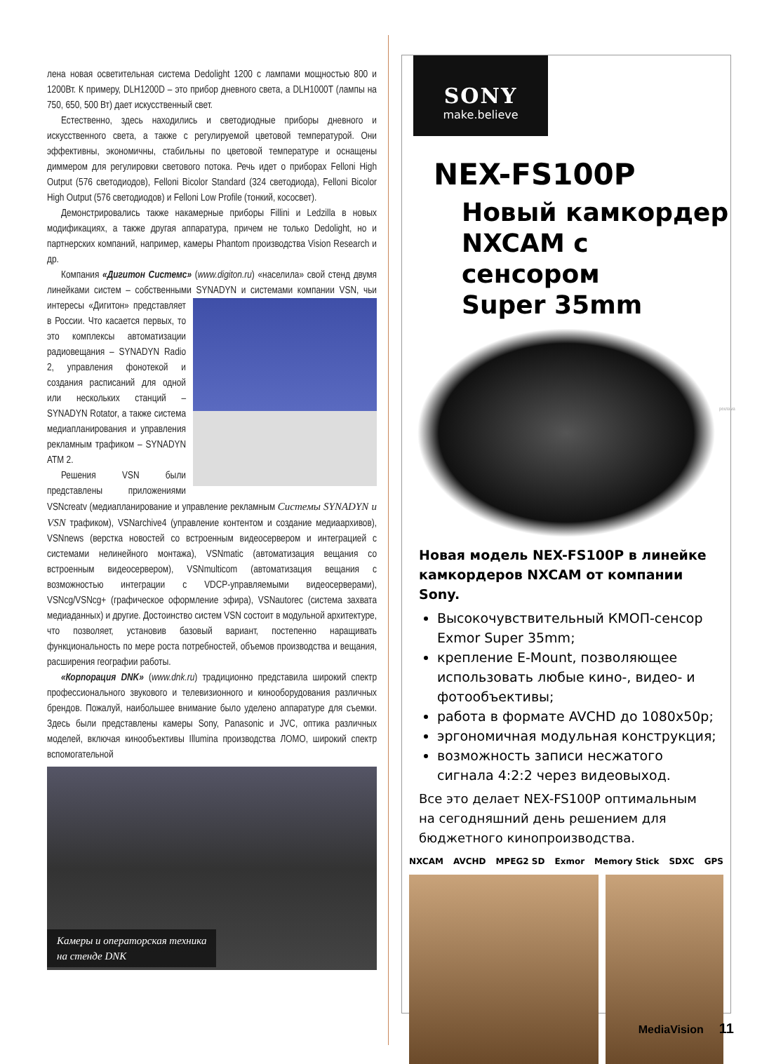лена новая осветительная система Dedolight 1200 с лампами мощностью 800 и 1200Вт. К примеру, DLH1200D – это прибор дневного света, а DLH1000T (лампы на 750, 650, 500 Вт) дает искусственный свет.
Естественно, здесь находились и светодиодные приборы дневного и искусственного света, а также с регулируемой цветовой температурой. Они эффективны, экономичны, стабильны по цветовой температуре и оснащены диммером для регулировки светового потока. Речь идет о приборах Felloni High Output (576 светодиодов), Felloni Bicolor Standard (324 светодиода), Felloni Bicolor High Output (576 светодиодов) и Felloni Low Profile (тонкий, кососвет).
Демонстрировались также накамерные приборы Fillini и Ledzilla в новых модификациях, а также другая аппаратура, причем не только Dedolight, но и партнерских компаний, например, камеры Phantom производства Vision Research и др.
Компания «Дигитон Системс» (www.digiton.ru) «населила» свой стенд двумя линейками систем – собственными SYNADYN и системами компании VSN, чьи интересы «Дигитон» представляет в России. Что касается первых, то это комплексы автоматизации радиовещания – SYNADYN Radio 2, управления фонотекой и создания расписаний для одной или нескольких станций – SYNADYN Rotator, а также система медиапланирования и управления рекламным трафиком – SYNADYN ATM 2.
Решения VSN были представлены приложениями VSNcreatv (медиапланирование и управление рекламным Системы SYNADYN и VSN трафиком), VSNarchive4 (управление контентом и создание медиаархивов), VSNnews (верстка новостей со встроенным видеосервером и интеграцией с системами нелинейного монтажа), VSNmatic (автоматизация вещания со встроенным видеосервером), VSNmulticom (автоматизация вещания с возможностью интеграции с VDCP-управляемыми видеосерверами), VSNcg/VSNcg+ (графическое оформление эфира), VSNautorec (система захвата медиаданных) и другие. Достоинство систем VSN состоит в модульной архитектуре, что позволяет, установив базовый вариант, постепенно наращивать функциональность по мере роста потребностей, объемов производства и вещания, расширения географии работы.
«Корпорация DNK» (www.dnk.ru) традиционно представила широкий спектр профессионального звукового и телевизионного и кинооборудования различных брендов. Пожалуй, наибольшее внимание было уделено аппаратуре для съемки. Здесь были представлены камеры Sony, Panasonic и JVC, оптика различных моделей, включая кинообъективы Illumina производства ЛОМО, широкий спектр вспомогательной
Камеры и операторская техника
на стенде DNK
SONY
make.believe
NEX-FS100P
Новый камкордер
NXCAM с сенсором
Super 35mm
Новая модель NEX-FS100P в линейке камкордеров NXCAM от компании Sony.
Высокочувствительный КМОП-сенсор Exmor Super 35mm;
крепление E-Mount, позволяющее использовать любые кино-, видео- и фотообъективы;
работа в формате AVCHD до 1080x50p;
эргономичная модульная конструкция;
возможность записи несжатого сигнала 4:2:2 через видеовыход.
Все это делает NEX-FS100P оптимальным на сегодняшний день решением для бюджетного кинопроизводства.
NXCAM AVCHD MPEG2 SD Exmor Memory Stick SDXC GPS
реклама
MediaVision 11